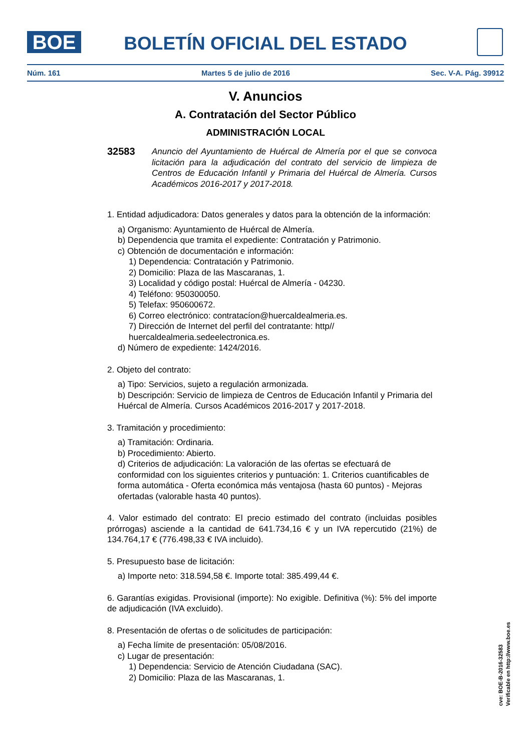BOE
BOLETÍN OFICIAL DEL ESTADO
Núm. 161 Martes 5 de julio de 2016 Sec. V-A. Pág. 39912
V. Anuncios
A. Contratación del Sector Público
ADMINISTRACIÓN LOCAL
32583 Anuncio del Ayuntamiento de Huércal de Almería por el que se convoca licitación para la adjudicación del contrato del servicio de limpieza de Centros de Educación Infantil y Primaria del Huércal de Almería. Cursos Académicos 2016-2017 y 2017-2018.
1. Entidad adjudicadora: Datos generales y datos para la obtención de la información:
a) Organismo: Ayuntamiento de Huércal de Almería.
b) Dependencia que tramita el expediente: Contratación y Patrimonio.
c) Obtención de documentación e información:
1) Dependencia: Contratación y Patrimonio.
2) Domicilio: Plaza de las Mascaranas, 1.
3) Localidad y código postal: Huércal de Almería - 04230.
4) Teléfono: 950300050.
5) Telefax: 950600672.
6) Correo electrónico: contratacíon@huercaldealmeria.es.
7) Dirección de Internet del perfil del contratante: http// huercaldealmeria.sedeelectronica.es.
d) Número de expediente: 1424/2016.
2. Objeto del contrato:
a) Tipo: Servicios, sujeto a regulación armonizada.
b) Descripción: Servicio de limpieza de Centros de Educación Infantil y Primaria del Huércal de Almería. Cursos Académicos 2016-2017 y 2017-2018.
3. Tramitación y procedimiento:
a) Tramitación: Ordinaria.
b) Procedimiento: Abierto.
d) Criterios de adjudicación: La valoración de las ofertas se efectuará de conformidad con los siguientes criterios y puntuación: 1. Criterios cuantificables de forma automática - Oferta económica más ventajosa (hasta 60 puntos) - Mejoras ofertadas (valorable hasta 40 puntos).
4. Valor estimado del contrato: El precio estimado del contrato (incluidas posibles prórrogas) asciende a la cantidad de 641.734,16 € y un IVA repercutido (21%) de 134.764,17 € (776.498,33 € IVA incluido).
5. Presupuesto base de licitación:
a) Importe neto: 318.594,58 €. Importe total: 385.499,44 €.
6. Garantías exigidas. Provisional (importe): No exigible. Definitiva (%): 5% del importe de adjudicación (IVA excluido).
8. Presentación de ofertas o de solicitudes de participación:
a) Fecha límite de presentación: 05/08/2016.
c) Lugar de presentación:
1) Dependencia: Servicio de Atención Ciudadana (SAC).
2) Domicilio: Plaza de las Mascaranas, 1.
cve: BOE-B-2016-32583
Verificable en http://www.boe.es